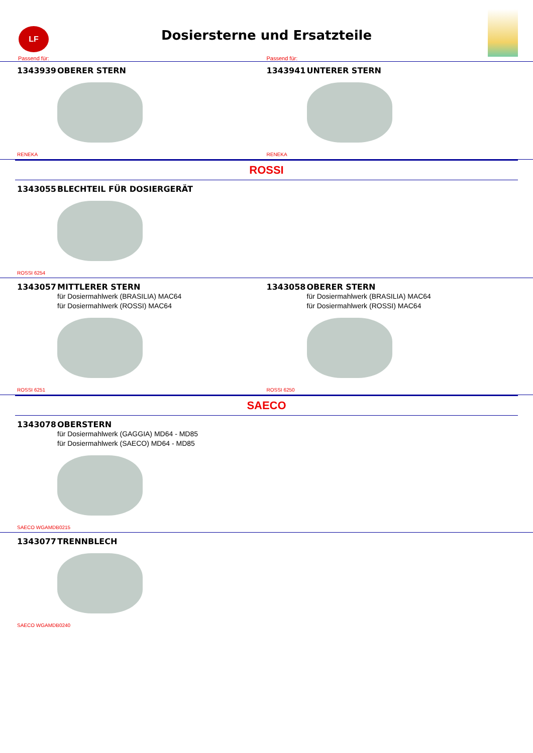LF
Dosiersterne und Ersatzteile
Passend für: Passend für:
1343939 OBERER STERN
RENEKA
1343941 UNTERER STERN
RENEKA
ROSSI
1343055 BLECHTEIL FÜR DOSIERGERÄT
ROSSI 6254
1343057 MITTLERER STERN
für Dosiermahlwerk (BRASILIA) MAC64
für Dosiermahlwerk (ROSSI) MAC64
ROSSI 6251
1343058 OBERER STERN
für Dosiermahlwerk (BRASILIA) MAC64
für Dosiermahlwerk (ROSSI) MAC64
ROSSI 6250
SAECO
1343078 OBERSTERN
für Dosiermahlwerk (GAGGIA) MD64 - MD85
für Dosiermahlwerk (SAECO) MD64 - MD85
SAECO WGAMDB0215
1343077 TRENNBLECH
SAECO WGAMDB0240